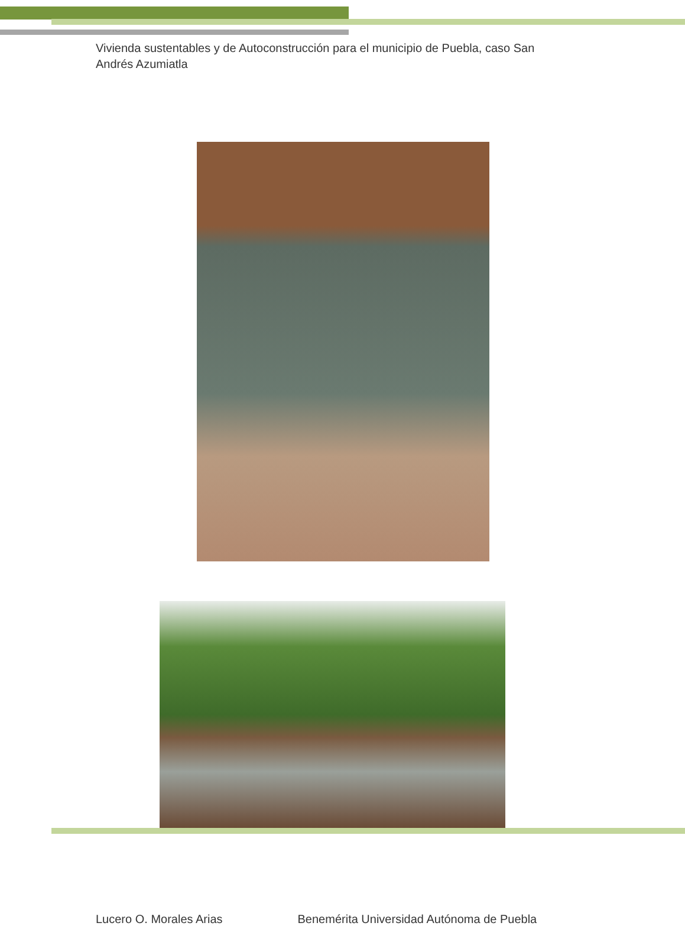Vivienda sustentables y de Autoconstrucción para el municipio de Puebla, caso San Andrés Azumiatla
Lucero O. Morales Arias Benemérita Universidad Autónoma de Puebla